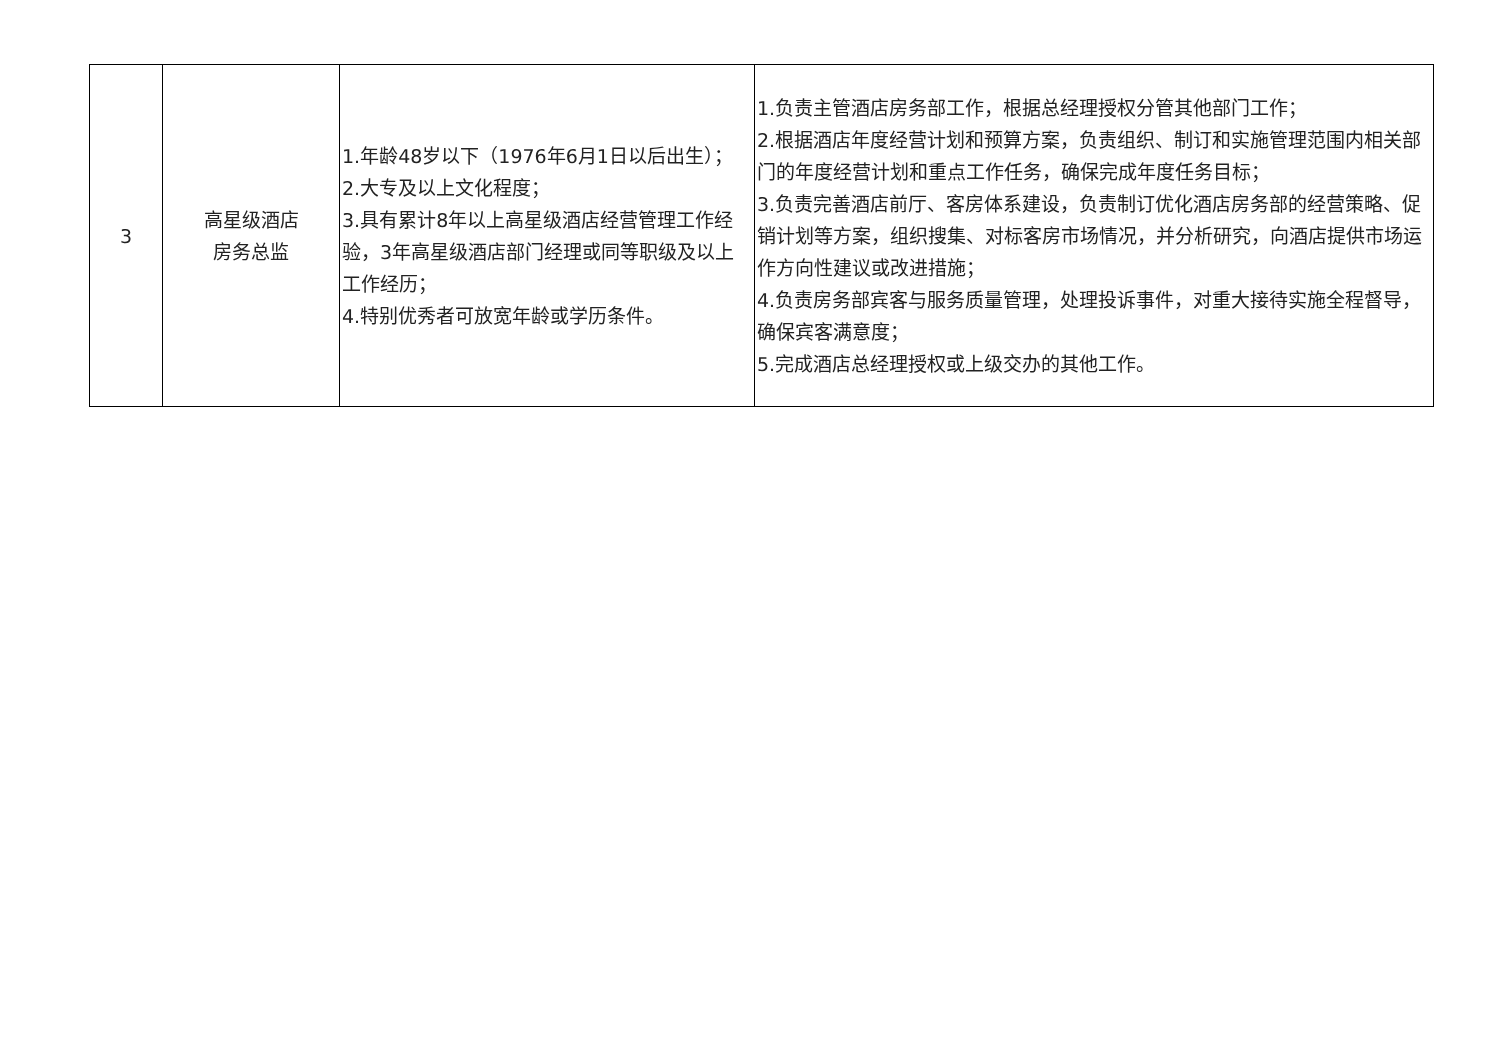| 3 | 高星级酒店 房务总监 | 1.年龄48岁以下（1976年6月1日以后出生）； 2.大专及以上文化程度； 3.具有累计8年以上高星级酒店经营管理工作经验，3年高星级酒店部门经理或同等职级及以上工作经历； 4.特别优秀者可放宽年龄或学历条件。 | 1.负责主管酒店房务部工作，根据总经理授权分管其他部门工作； 2.根据酒店年度经营计划和预算方案，负责组织、制订和实施管理范围内相关部门的年度经营计划和重点工作任务，确保完成年度任务目标； 3.负责完善酒店前厅、客房体系建设，负责制订优化酒店房务部的经营策略、促销计划等方案，组织搜集、对标客房市场情况，并分析研究，向酒店提供市场运作方向性建议或改进措施； 4.负责房务部宾客与服务质量管理，处理投诉事件，对重大接待实施全程督导，确保宾客满意度； 5.完成酒店总经理授权或上级交办的其他工作。 |